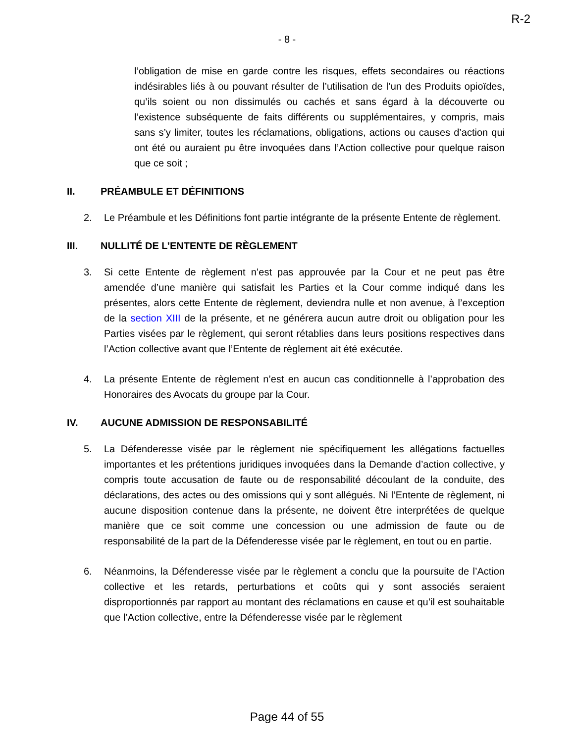R-2
- 8 -
l’obligation de mise en garde contre les risques, effets secondaires ou réactions indésirables liés à ou pouvant résulter de l’utilisation de l’un des Produits opioïdes, qu’ils soient ou non dissimulés ou cachés et sans égard à la découverte ou l’existence subséquente de faits différents ou supplémentaires, y compris, mais sans s’y limiter, toutes les réclamations, obligations, actions ou causes d’action qui ont été ou auraient pu être invoquées dans l’Action collective pour quelque raison que ce soit ;
II. PRÉAMBULE ET DÉFINITIONS
2. Le Préambule et les Définitions font partie intégrante de la présente Entente de règlement.
III. NULLITÉ DE L’ENTENTE DE RÈGLEMENT
3. Si cette Entente de règlement n’est pas approuvée par la Cour et ne peut pas être amendée d’une manière qui satisfait les Parties et la Cour comme indiqué dans les présentes, alors cette Entente de règlement, deviendra nulle et non avenue, à l’exception de la section XIII de la présente, et ne générera aucun autre droit ou obligation pour les Parties visées par le règlement, qui seront rétablies dans leurs positions respectives dans l’Action collective avant que l’Entente de règlement ait été exécutée.
4. La présente Entente de règlement n’est en aucun cas conditionnelle à l’approbation des Honoraires des Avocats du groupe par la Cour.
IV. AUCUNE ADMISSION DE RESPONSABILITÉ
5. La Défenderesse visée par le règlement nie spécifiquement les allégations factuelles importantes et les prétentions juridiques invoquées dans la Demande d’action collective, y compris toute accusation de faute ou de responsabilité découlant de la conduite, des déclarations, des actes ou des omissions qui y sont allégués. Ni l’Entente de règlement, ni aucune disposition contenue dans la présente, ne doivent être interprétées de quelque manière que ce soit comme une concession ou une admission de faute ou de responsabilité de la part de la Défenderesse visée par le règlement, en tout ou en partie.
6. Néanmoins, la Défenderesse visée par le règlement a conclu que la poursuite de l’Action collective et les retards, perturbations et coûts qui y sont associés seraient disproportionnés par rapport au montant des réclamations en cause et qu’il est souhaitable que l’Action collective, entre la Défenderesse visée par le règlement
Page 44 of 55